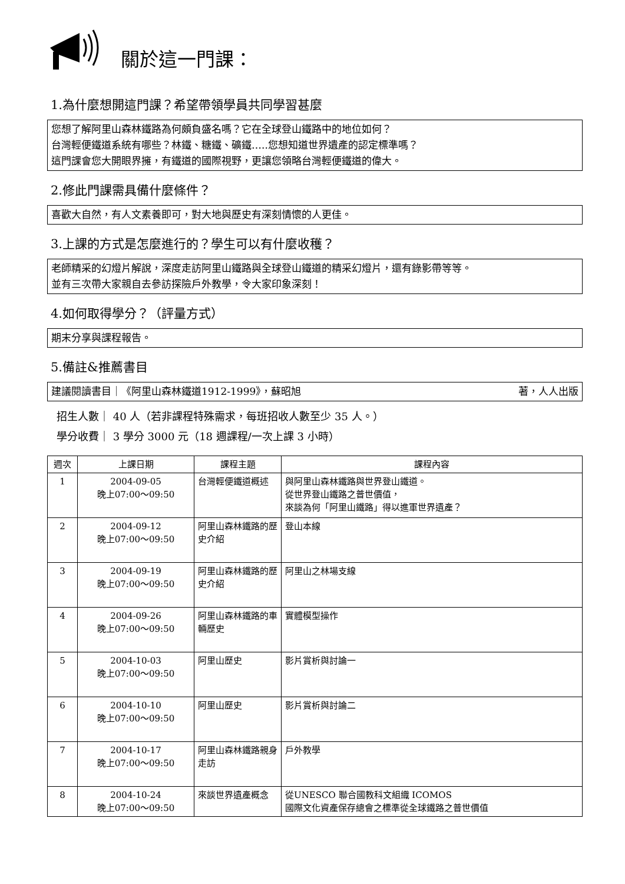關於這一門課：
1.為什麼想開這門課？希望帶領學員共同學習甚麼
您想了解阿里山森林鐵路為何頗負盛名嗎？它在全球登山鐵路中的地位如何？
台灣輕便鐵道系統有哪些？林鐵、糖鐵、礦鐵…..您想知道世界遺產的認定標準嗎？
這門課會您大開眼界擁，有鐵道的國際視野，更讓您領略台灣輕便鐵道的偉大。
2.修此門課需具備什麼條件？
喜歡大自然，有人文素養即可，對大地與歷史有深刻情懷的人更佳。
3.上課的方式是怎麼進行的？學生可以有什麼收穫？
老師精采的幻燈片解說，深度走訪阿里山鐵路與全球登山鐵道的精采幻燈片，還有錄影帶等等。
並有三次帶大家親自去參訪探險戶外教學，令大家印象深刻！
4.如何取得學分？（評量方式）
期末分享與課程報告。
5.備註&推薦書目
建議閱讀書目｜《阿里山森林鐵道1912-1999》，蘇昭旭 著，人人出版
招生人數｜ 40 人（若非課程特殊需求，每班招收人數至少 35 人。）
學分收費｜ 3 學分 3000 元（18 週課程/一次上課 3 小時）
| 週次 | 上課日期 | 課程主題 | 課程內容 |
| --- | --- | --- | --- |
| 1 | 2004-09-05 晚上07:00～09:50 | 台灣輕便鐵道概述 | 與阿里山森林鐵路與世界登山鐵道。 從世界登山鐵路之普世價值， 來談為何「阿里山鐵路」得以進軍世界遺產？ |
| 2 | 2004-09-12 晚上07:00～09:50 | 阿里山森林鐵路的歷史介紹 | 登山本線 |
| 3 | 2004-09-19 晚上07:00～09:50 | 阿里山森林鐵路的歷史介紹 | 阿里山之林場支線 |
| 4 | 2004-09-26 晚上07:00～09:50 | 阿里山森林鐵路的車輛歷史 | 實體模型操作 |
| 5 | 2004-10-03 晚上07:00～09:50 | 阿里山歷史 | 影片賞析與討論一 |
| 6 | 2004-10-10 晚上07:00～09:50 | 阿里山歷史 | 影片賞析與討論二 |
| 7 | 2004-10-17 晚上07:00～09:50 | 阿里山森林鐵路親身走訪 | 戶外教學 |
| 8 | 2004-10-24 晚上07:00～09:50 | 來談世界遺產概念 | 從UNESCO 聯合國教科文組織 ICOMOS 國際文化資產保存總會之標準從全球鐵路之普世價值 |